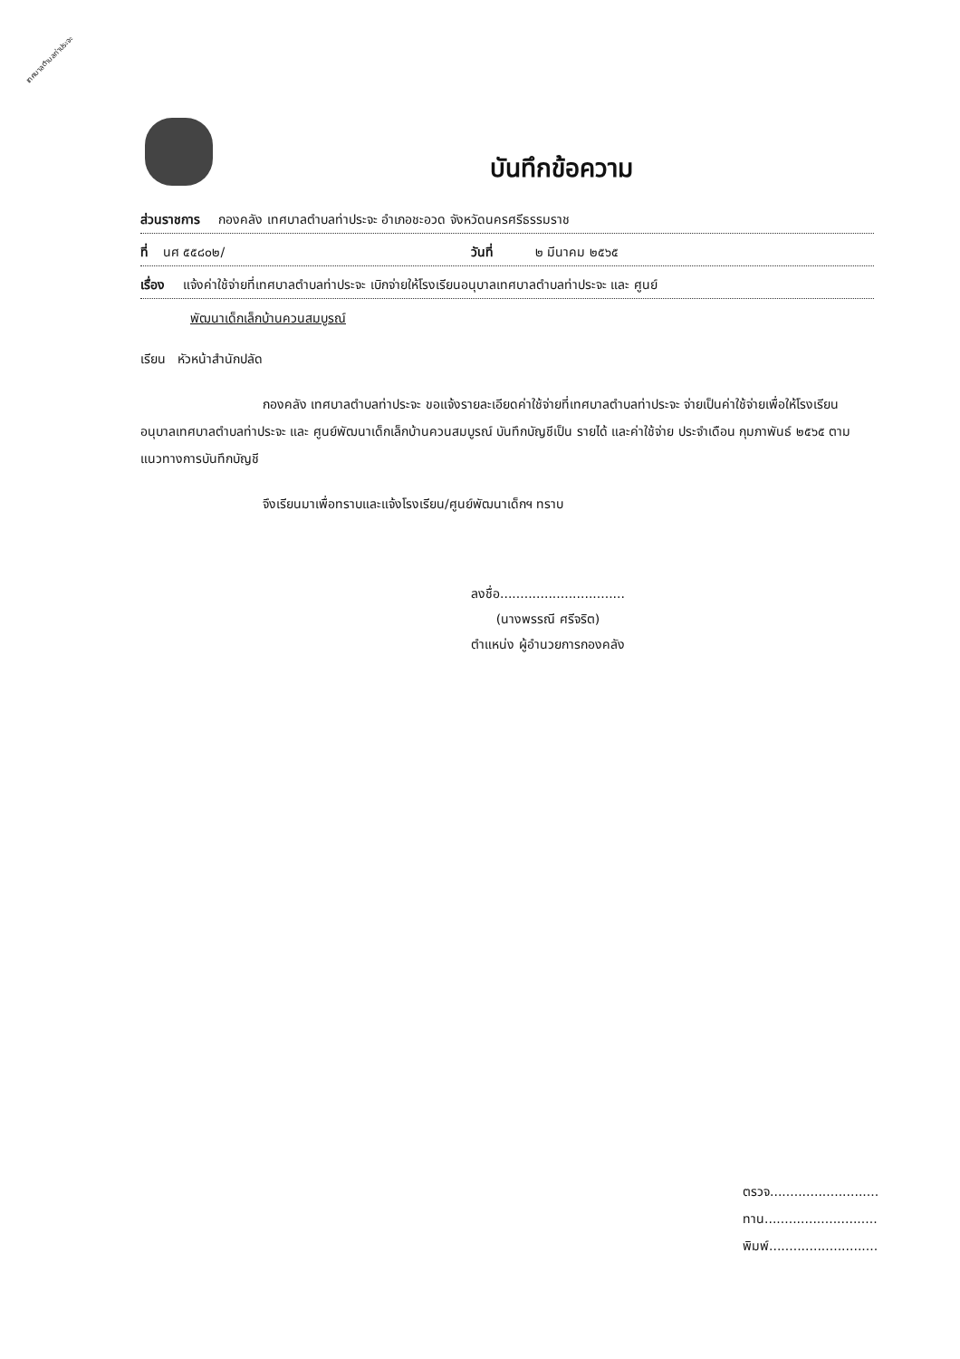เทศบาลตำบลท่าประจะ
บันทึกข้อความ
ส่วนราชการ กองคลัง เทศบาลตำบลท่าประจะ อำเภอชะอวด จังหวัดนครศรีธรรมราช
ที่ นศ ๕๕๘๐๒/ วันที่ ๒ มีนาคม ๒๕๖๕
เรื่อง แจ้งค่าใช้จ่ายที่เทศบาลตำบลท่าประจะ เบิกจ่ายให้โรงเรียนอนุบาลเทศบาลตำบลท่าประจะ และ ศูนย์
พัฒนาเด็กเล็กบ้านควนสมบูรณ์
เรียน หัวหน้าสำนักปลัด
กองคลัง เทศบาลตำบลท่าประจะ ขอแจ้งรายละเอียดค่าใช้จ่ายที่เทศบาลตำบลท่าประจะ จ่ายเป็นค่าใช้จ่ายเพื่อให้โรงเรียนอนุบาลเทศบาลตำบลท่าประจะ และ ศูนย์พัฒนาเด็กเล็กบ้านควนสมบูรณ์ บันทึกบัญชีเป็น รายได้ และค่าใช้จ่าย ประจำเดือน กุมภาพันธ์ ๒๕๖๕ ตามแนวทางการบันทึกบัญชี
จึงเรียนมาเพื่อทราบและแจ้งโรงเรียน/ศูนย์พัฒนาเด็กฯ ทราบ
ลงชื่อ...............................
(นางพรรณี ศรีจริต)
ตำแหน่ง ผู้อำนวยการกองคลัง
ตรวจ...........................
ทาน............................
พิมพ์...........................